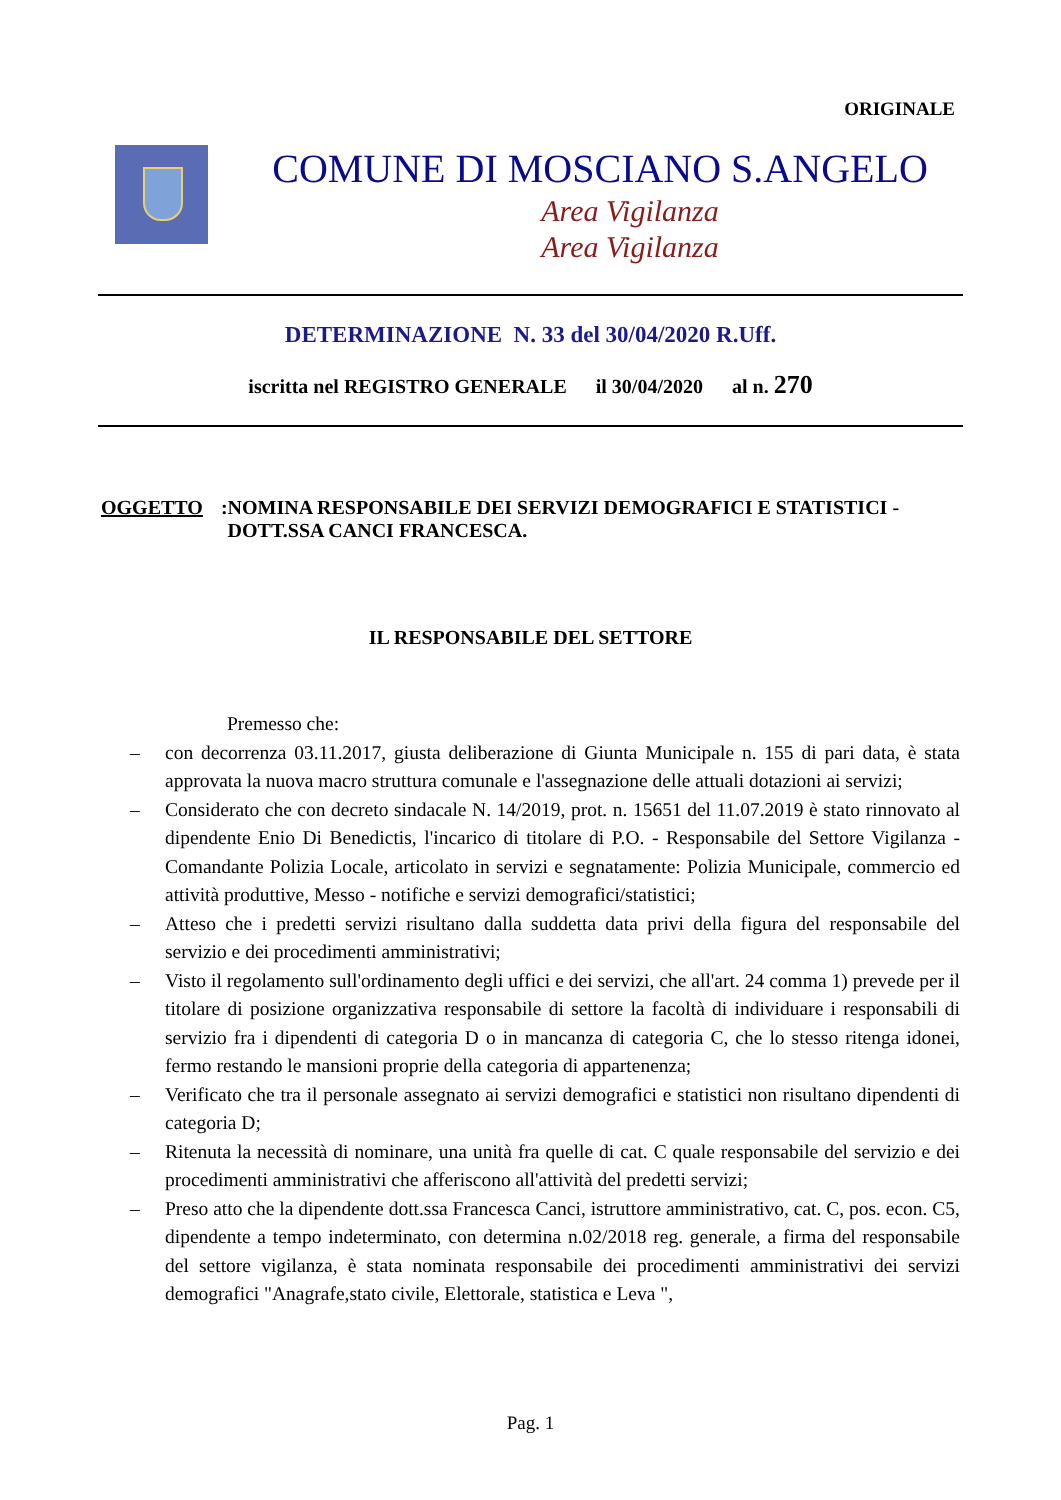ORIGINALE
COMUNE DI MOSCIANO S.ANGELO
Area Vigilanza
Area Vigilanza
DETERMINAZIONE N. 33 del 30/04/2020 R.Uff.
iscritta nel REGISTRO GENERALE il 30/04/2020 al n. 270
OGGETTO:
NOMINA RESPONSABILE DEI SERVIZI DEMOGRAFICI E STATISTICI - DOTT.SSA CANCI FRANCESCA.
IL RESPONSABILE DEL SETTORE
Premesso che:
– con decorrenza 03.11.2017, giusta deliberazione di Giunta Municipale n. 155 di pari data, è stata approvata la nuova macro struttura comunale e l'assegnazione delle attuali dotazioni ai servizi;
– Considerato che con decreto sindacale N. 14/2019, prot. n. 15651 del 11.07.2019 è stato rinnovato al dipendente Enio Di Benedictis, l'incarico di titolare di P.O. - Responsabile del Settore Vigilanza - Comandante Polizia Locale, articolato in servizi e segnatamente: Polizia Municipale, commercio ed attività produttive, Messo - notifiche e servizi demografici/statistici;
– Atteso che i predetti servizi risultano dalla suddetta data privi della figura del responsabile del servizio e dei procedimenti amministrativi;
– Visto il regolamento sull'ordinamento degli uffici e dei servizi, che all'art. 24 comma 1) prevede per il titolare di posizione organizzativa responsabile di settore la facoltà di individuare i responsabili di servizio fra i dipendenti di categoria D o in mancanza di categoria C, che lo stesso ritenga idonei, fermo restando le mansioni proprie della categoria di appartenenza;
– Verificato che tra il personale assegnato ai servizi demografici e statistici non risultano dipendenti di categoria D;
– Ritenuta la necessità di nominare, una unità fra quelle di cat. C quale responsabile del servizio e dei procedimenti amministrativi che afferiscono all'attività del predetti servizi;
– Preso atto che la dipendente dott.ssa Francesca Canci, istruttore amministrativo, cat. C, pos. econ. C5, dipendente a tempo indeterminato, con determina n.02/2018 reg. generale, a firma del responsabile del settore vigilanza, è stata nominata responsabile dei procedimenti amministrativi dei servizi demografici "Anagrafe,stato civile, Elettorale, statistica e Leva ",
Pag. 1